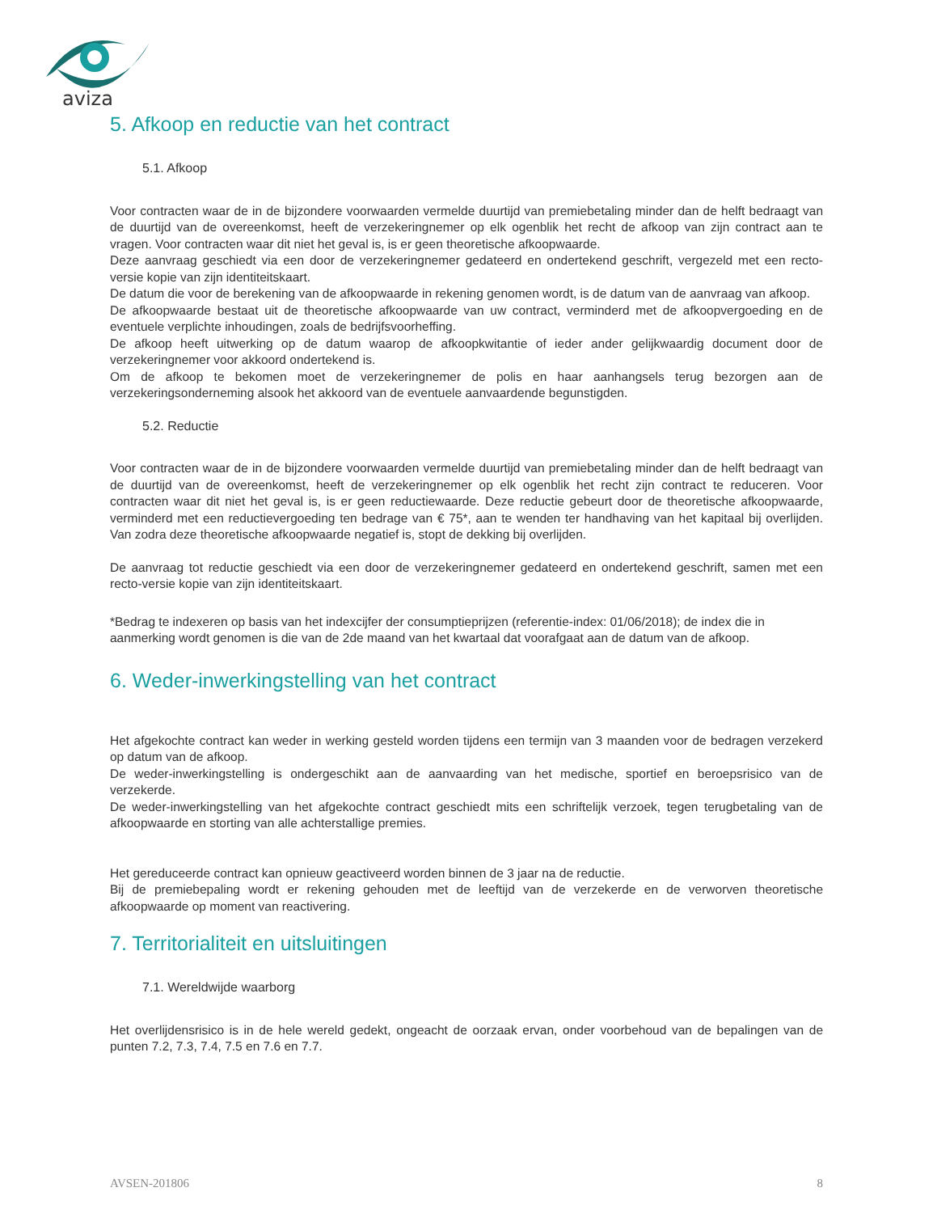aviza
5. Afkoop en reductie van het contract
5.1. Afkoop
Voor contracten waar de in de bijzondere voorwaarden vermelde duurtijd van premiebetaling minder dan de helft bedraagt van de duurtijd van de overeenkomst, heeft de verzekeringnemer op elk ogenblik het recht de afkoop van zijn contract aan te vragen. Voor contracten waar dit niet het geval is, is er geen theoretische afkoopwaarde.
Deze aanvraag geschiedt via een door de verzekeringnemer gedateerd en ondertekend geschrift, vergezeld met een recto-versie kopie van zijn identiteitskaart.
De datum die voor de berekening van de afkoopwaarde in rekening genomen wordt, is de datum van de aanvraag van afkoop.
De afkoopwaarde bestaat uit de theoretische afkoopwaarde van uw contract, verminderd met de afkoopvergoeding en de eventuele verplichte inhoudingen, zoals de bedrijfsvoorheffing.
De afkoop heeft uitwerking op de datum waarop de afkoopkwitantie of ieder ander gelijkwaardig document door de verzekeringnemer voor akkoord ondertekend is.
Om de afkoop te bekomen moet de verzekeringnemer de polis en haar aanhangsels terug bezorgen aan de verzekeringsonderneming alsook het akkoord van de eventuele aanvaardende begunstigden.
5.2. Reductie
Voor contracten waar de in de bijzondere voorwaarden vermelde duurtijd van premiebetaling minder dan de helft bedraagt van de duurtijd van de overeenkomst, heeft de verzekeringnemer op elk ogenblik het recht zijn contract te reduceren. Voor contracten waar dit niet het geval is, is er geen reductiewaarde. Deze reductie gebeurt door de theoretische afkoopwaarde, verminderd met een reductievergoeding ten bedrage van € 75*, aan te wenden ter handhaving van het kapitaal bij overlijden. Van zodra deze theoretische afkoopwaarde negatief is, stopt de dekking bij overlijden.
De aanvraag tot reductie geschiedt via een door de verzekeringnemer gedateerd en ondertekend geschrift, samen met een recto-versie kopie van zijn identiteitskaart.
*Bedrag te indexeren op basis van het indexcijfer der consumptieprijzen (referentie-index: 01/06/2018); de index die in aanmerking wordt genomen is die van de 2de maand van het kwartaal dat voorafgaat aan de datum van de afkoop.
6. Weder-inwerkingstelling van het contract
Het afgekochte contract kan weder in werking gesteld worden tijdens een termijn van 3 maanden voor de bedragen verzekerd op datum van de afkoop.
De weder-inwerkingstelling is ondergeschikt aan de aanvaarding van het medische, sportief en beroepsrisico van de verzekerde.
De weder-inwerkingstelling van het afgekochte contract geschiedt mits een schriftelijk verzoek, tegen terugbetaling van de afkoopwaarde en storting van alle achterstallige premies.
Het gereduceerde contract kan opnieuw geactiveerd worden binnen de 3 jaar na de reductie.
Bij de premiebepaling wordt er rekening gehouden met de leeftijd van de verzekerde en de verworven theoretische afkoopwaarde op moment van reactivering.
7. Territorialiteit en uitsluitingen
7.1. Wereldwijde waarborg
Het overlijdensrisico is in de hele wereld gedekt, ongeacht de oorzaak ervan, onder voorbehoud van de bepalingen van de punten 7.2, 7.3, 7.4, 7.5 en 7.6 en 7.7.
AVSEN-201806 8